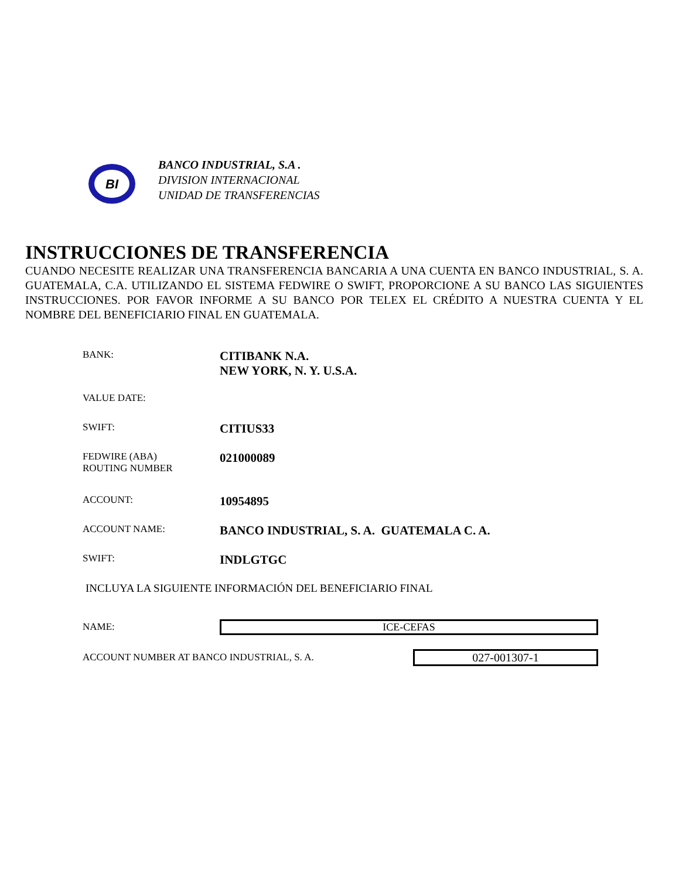BI
BANCO INDUSTRIAL, S.A .
DIVISION INTERNACIONAL
UNIDAD DE TRANSFERENCIAS
INSTRUCCIONES DE TRANSFERENCIA
CUANDO NECESITE REALIZAR UNA TRANSFERENCIA BANCARIA A UNA CUENTA EN BANCO INDUSTRIAL, S. A. GUATEMALA, C.A. UTILIZANDO EL SISTEMA FEDWIRE O SWIFT, PROPORCIONE A SU BANCO LAS SIGUIENTES INSTRUCCIONES. POR FAVOR INFORME A SU BANCO POR TELEX EL CRÉDITO A NUESTRA CUENTA Y EL NOMBRE DEL BENEFICIARIO FINAL EN GUATEMALA.
BANK:
CITIBANK N.A.
NEW YORK, N. Y. U.S.A.
VALUE DATE:
SWIFT:
CITIUS33
FEDWIRE (ABA)
ROUTING NUMBER
021000089
ACCOUNT:
10954895
ACCOUNT NAME:
BANCO INDUSTRIAL, S. A. GUATEMALA C. A.
SWIFT:
INDLGTGC
INCLUYA LA SIGUIENTE INFORMACIÓN DEL BENEFICIARIO FINAL
NAME: ICE-CEFAS
ACCOUNT NUMBER AT BANCO INDUSTRIAL, S. A.
027-001307-1